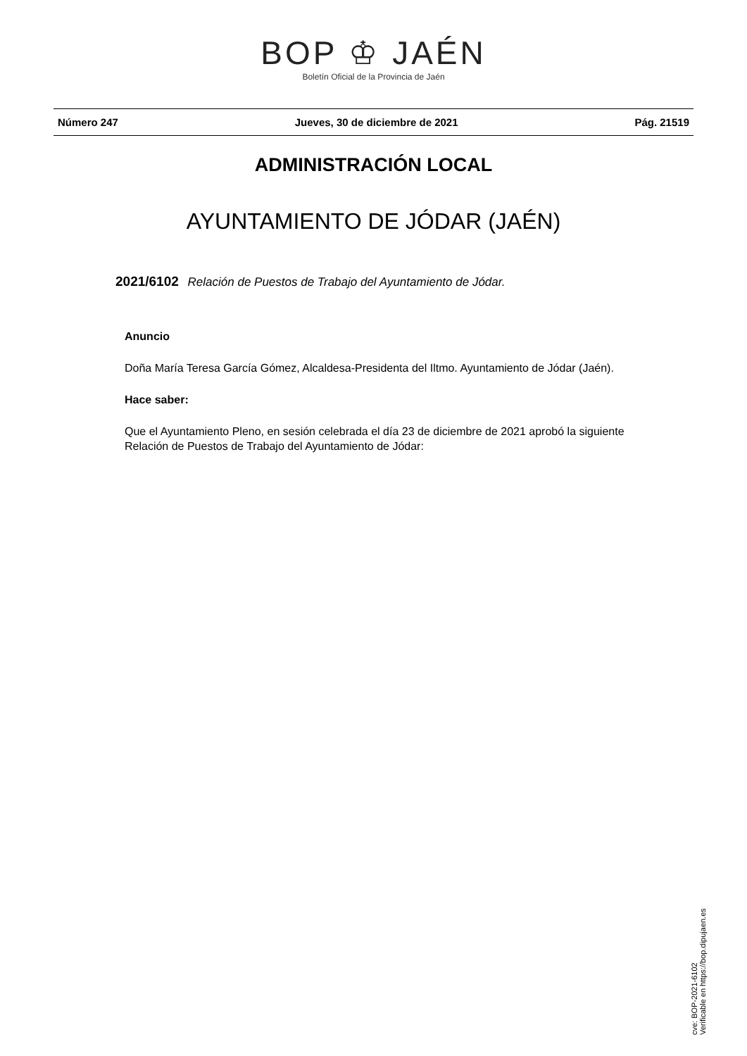BOP ♔ JAÉN
Boletín Oficial de la Provincia de Jaén
Número 247 Jueves, 30 de diciembre de 2021 Pág. 21519
ADMINISTRACIÓN LOCAL
AYUNTAMIENTO DE JÓDAR (JAÉN)
2021/6102 Relación de Puestos de Trabajo del Ayuntamiento de Jódar.
Anuncio
Doña María Teresa García Gómez, Alcaldesa-Presidenta del Iltmo. Ayuntamiento de Jódar (Jaén).
Hace saber:
Que el Ayuntamiento Pleno, en sesión celebrada el día 23 de diciembre de 2021 aprobó la siguiente Relación de Puestos de Trabajo del Ayuntamiento de Jódar:
cve: BOP-2021-6102
Verificable en https://bop.dipujaen.es